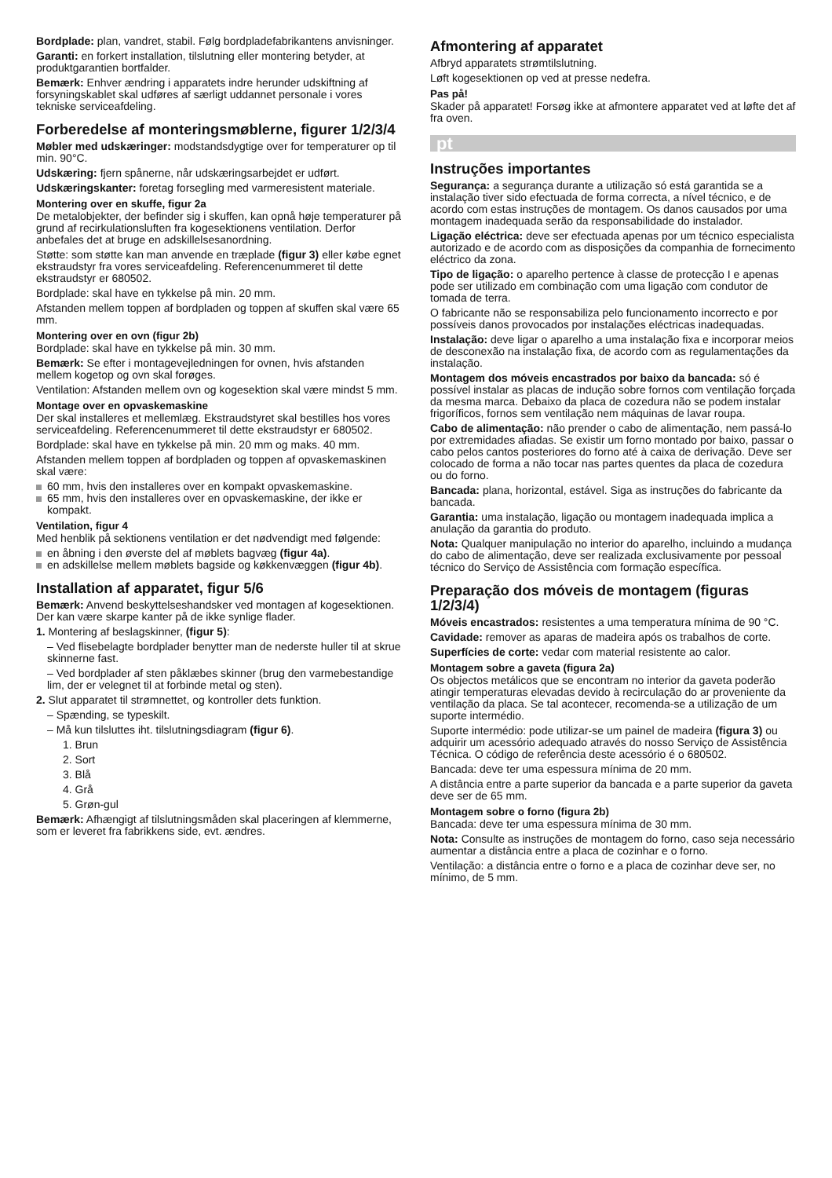Bordplade: plan, vandret, stabil. Følg bordpladefabrikantens anvisninger.
Garanti: en forkert installation, tilslutning eller montering betyder, at produktgarantien bortfalder.
Bemærk: Enhver ændring i apparatets indre herunder udskiftning af forsyningskablet skal udføres af særligt uddannet personale i vores tekniske serviceafdeling.
Forberedelse af monteringsmøblerne, figurer 1/2/3/4
Møbler med udskæringer: modstandsdygtige over for temperaturer op til min. 90°C.
Udskæring: fjern spånerne, når udskæringsarbejdet er udført.
Udskæringskanter: foretag forsegling med varmeresistent materiale.
Montering over en skuffe, figur 2a
De metalobjekter, der befinder sig i skuffen, kan opnå høje temperaturer på grund af recirkulationsluften fra kogesektionens ventilation. Derfor anbefales det at bruge en adskillelsesanordning.
Støtte: som støtte kan man anvende en træplade (figur 3) eller købe egnet ekstraudstyr fra vores serviceafdeling. Referencenummeret til dette ekstraudstyr er 680502.
Bordplade: skal have en tykkelse på min. 20 mm.
Afstanden mellem toppen af bordpladen og toppen af skuffen skal være 65 mm.
Montering over en ovn (figur 2b)
Bordplade: skal have en tykkelse på min. 30 mm.
Bemærk: Se efter i montagevejledningen for ovnen, hvis afstanden mellem kogetop og ovn skal forøges.
Ventilation: Afstanden mellem ovn og kogesektion skal være mindst 5 mm.
Montage over en opvaskemaskine
Der skal installeres et mellemlæg. Ekstraudstyret skal bestilles hos vores serviceafdeling. Referencenummeret til dette ekstraudstyr er 680502.
Bordplade: skal have en tykkelse på min. 20 mm og maks. 40 mm.
Afstanden mellem toppen af bordpladen og toppen af opvaskemaskinen skal være:
60 mm, hvis den installeres over en kompakt opvaskemaskine.
65 mm, hvis den installeres over en opvaskemaskine, der ikke er kompakt.
Ventilation, figur 4
Med henblik på sektionens ventilation er det nødvendigt med følgende:
en åbning i den øverste del af møblets bagvæg (figur 4a).
en adskillelse mellem møblets bagside og køkkenvæggen (figur 4b).
Installation af apparatet, figur 5/6
Bemærk: Anvend beskyttelseshandsker ved montagen af kogesektionen. Der kan være skarpe kanter på de ikke synlige flader.
1. Montering af beslagskinner, (figur 5):
– Ved flisebelagte bordplader benytter man de nederste huller til at skrue skinnerne fast.
– Ved bordplader af sten påklæbes skinner (brug den varmebestandige lim, der er velegnet til at forbinde metal og sten).
2. Slut apparatet til strømnettet, og kontroller dets funktion.
– Spænding, se typeskilt.
– Må kun tilsluttes iht. tilslutningsdiagram (figur 6).
1. Brun
2. Sort
3. Blå
4. Grå
5. Grøn-gul
Bemærk: Afhængigt af tilslutningsmåden skal placeringen af klemmerne, som er leveret fra fabrikkens side, evt. ændres.
Afmontering af apparatet
Afbryd apparatets strømtilslutning.
Løft kogesektionen op ved at presse nedefra.
Pas på!
Skader på apparatet! Forsøg ikke at afmontere apparatet ved at løfte det af fra oven.
pt
Instruções importantes
Segurança: a segurança durante a utilização só está garantida se a instalação tiver sido efectuada de forma correcta, a nível técnico, e de acordo com estas instruções de montagem. Os danos causados por uma montagem inadequada serão da responsabilidade do instalador.
Ligação eléctrica: deve ser efectuada apenas por um técnico especialista autorizado e de acordo com as disposições da companhia de fornecimento eléctrico da zona.
Tipo de ligação: o aparelho pertence à classe de protecção I e apenas pode ser utilizado em combinação com uma ligação com condutor de tomada de terra.
O fabricante não se responsabiliza pelo funcionamento incorrecto e por possíveis danos provocados por instalações eléctricas inadequadas.
Instalação: deve ligar o aparelho a uma instalação fixa e incorporar meios de desconexão na instalação fixa, de acordo com as regulamentações da instalação.
Montagem dos móveis encastrados por baixo da bancada: só é possível instalar as placas de indução sobre fornos com ventilação forçada da mesma marca. Debaixo da placa de cozedura não se podem instalar frigoríficos, fornos sem ventilação nem máquinas de lavar roupa.
Cabo de alimentação: não prender o cabo de alimentação, nem passá-lo por extremidades afiadas. Se existir um forno montado por baixo, passar o cabo pelos cantos posteriores do forno até à caixa de derivação. Deve ser colocado de forma a não tocar nas partes quentes da placa de cozedura ou do forno.
Bancada: plana, horizontal, estável. Siga as instruções do fabricante da bancada.
Garantia: uma instalação, ligação ou montagem inadequada implica a anulação da garantia do produto.
Nota: Qualquer manipulação no interior do aparelho, incluindo a mudança do cabo de alimentação, deve ser realizada exclusivamente por pessoal técnico do Serviço de Assistência com formação específica.
Preparação dos móveis de montagem (figuras 1/2/3/4)
Móveis encastrados: resistentes a uma temperatura mínima de 90 °C.
Cavidade: remover as aparas de madeira após os trabalhos de corte.
Superfícies de corte: vedar com material resistente ao calor.
Montagem sobre a gaveta (figura 2a)
Os objectos metálicos que se encontram no interior da gaveta poderão atingir temperaturas elevadas devido à recirculação do ar proveniente da ventilação da placa. Se tal acontecer, recomenda-se a utilização de um suporte intermédio.
Suporte intermédio: pode utilizar-se um painel de madeira (figura 3) ou adquirir um acessório adequado através do nosso Serviço de Assistência Técnica. O código de referência deste acessório é o 680502.
Bancada: deve ter uma espessura mínima de 20 mm.
A distância entre a parte superior da bancada e a parte superior da gaveta deve ser de 65 mm.
Montagem sobre o forno (figura 2b)
Bancada: deve ter uma espessura mínima de 30 mm.
Nota: Consulte as instruções de montagem do forno, caso seja necessário aumentar a distância entre a placa de cozinhar e o forno.
Ventilação: a distância entre o forno e a placa de cozinhar deve ser, no mínimo, de 5 mm.